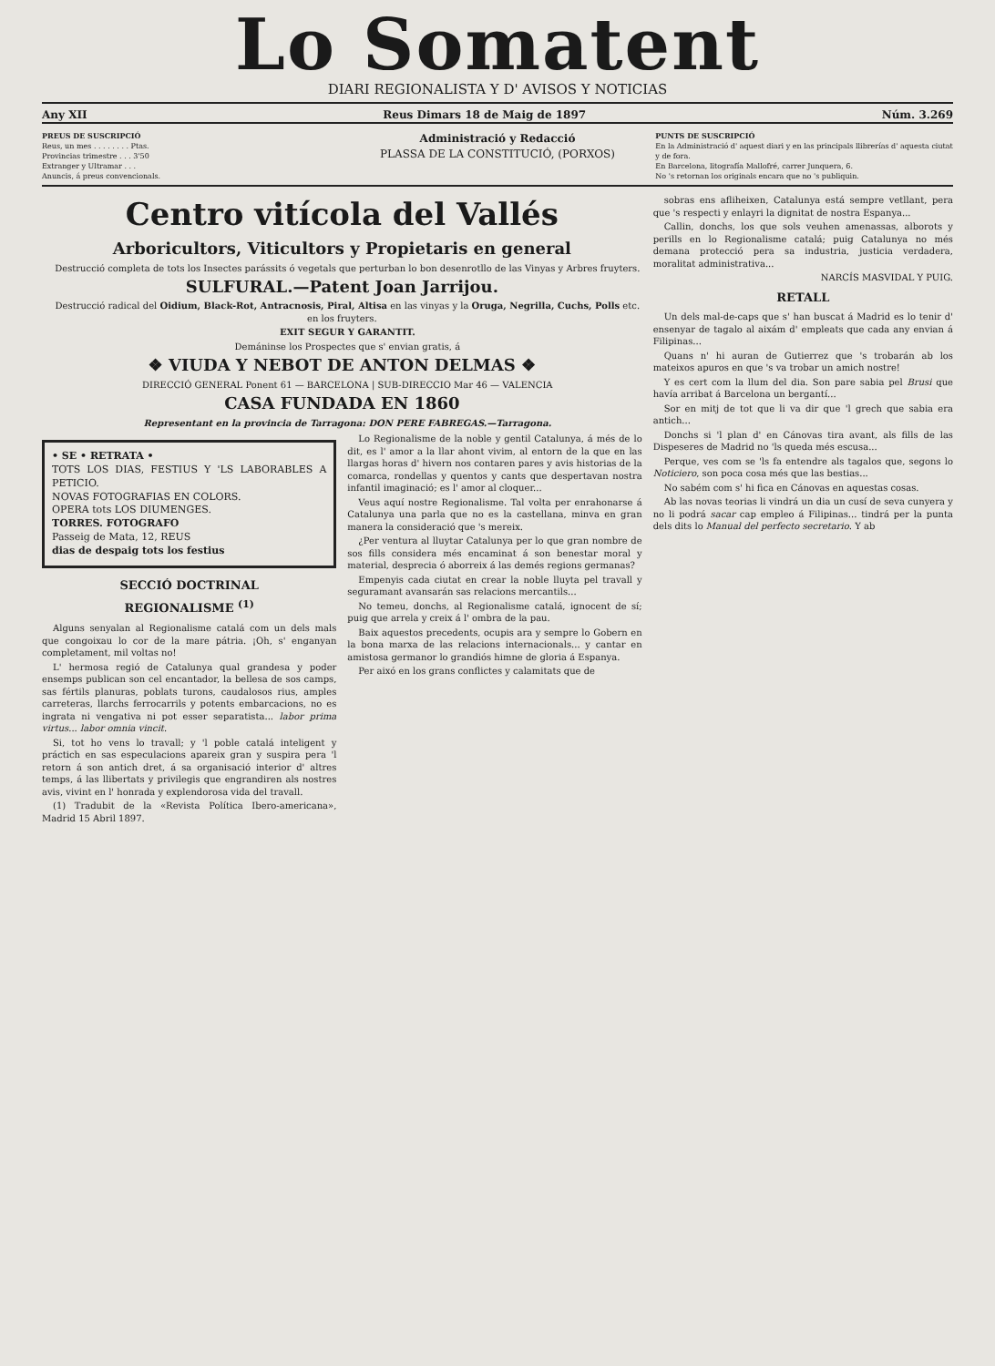Lo Somatent
DIARI REGIONALISTA Y D' AVISOS Y NOTICIAS
Any XII Reus Dimars 18 de Maig de 1897 Núm. 3.269
PREUS DE SUSCRIPCIÓ
Reus, un mes . . . . . . . . Ptas.
Provincias trimestre . . . 3'50
Extranger y Ultramar . . .
Anuncis, á preus convencionals.
Administració y Redacció
PLASSA DE LA CONSTITUCIÓ, (PORXOS)
PUNTS DE SUSCRIPCIÓ
En la Administració d' aquest diari y en las principals llibrerías d' aquesta ciutat y de fora.
En Barcelona, litografía Mallofré, carrer Junquera, 6.
No 's retornan los originals encara que no 's publiquin.
Centro vitícola del Vallés
Arboricultors, Viticultors y Propietaris en general
Destrucció completa de tots los Insectes parássits ó vegetals que perturban lo bon desenrotllo de las Vinyas y Arbres fruyters.
SULFURAL.—Patent Joan Jarrijou.
Destrucció radical del Oidium, Black-Rot, Antracnosis, Piral, Altisa en las vinyas y la Oruga, Negrilla, Cuchs, Polls etc. en los fruyters.
EXIT SEGUR Y GARANTIT.
Demáninse los Prospectes que s' envian gratis, á
❖ VIUDA Y NEBOT DE ANTON DELMAS ❖
DIRECCIÓ GENERAL Ponent 61 — BARCELONA | SUB-DIRECCIO Mar 46 — VALENCIA
CASA FUNDADA EN 1860
Representant en la provincia de Tarragona: DON PERE FABREGAS.—Tarragona.
• SE • RETRATA •
TOTS LOS DIAS, FESTIUS Y 'LS LABORABLES A PETICIO.
NOVAS FOTOGRAFIAS EN COLORS.
OPERA tots LOS DIUMENGES.
TORRES. FOTOGRAFO
Passeig de Mata, 12, REUS
dias de despaig tots los festius
SECCIÓ DOCTRINAL
REGIONALISME <sup>(1)</sup>
Alguns senyalan al Regionalisme catalá com un dels mals que congoixau lo cor de la mare pátria. ¡Oh, s' enganyan completament, mil voltas no!
L' hermosa regió de Catalunya qual grandesa y poder ensemps publican son cel encantador, la bellesa de sos camps, sas fértils planuras, poblats turons, caudalosos rius, amples carreteras, llarchs ferrocarrils y potents embarcacions, no es ingrata ni vengativa ni pot esser separatista... labor prima virtus... labor omnia vincit.
Si, tot ho vens lo travall; y 'l poble catalá inteligent y práctich en sas especulacions apareix gran y suspira pera 'l retorn á son antich dret, á sa organisació interior d' altres temps, á las llibertats y privilegis que engrandiren als nostres avis, vivint en l' honrada y explendorosa vida del travall.
(1) Tradubit de la «Revista Política Ibero-americana», Madrid 15 Abril 1897.
Lo Regionalisme de la noble y gentil Catalunya, á més de lo dit, es l' amor a la llar ahont vivim, al entorn de la que en las llargas horas d' hivern nos contaren pares y avis historias de la comarca, rondellas y quentos y cants que despertavan nostra infantil imaginació; es l' amor al cloquer...
Veus aquí nostre Regionalisme. Tal volta per enrahonarse á Catalunya una parla que no es la castellana, minva en gran manera la consideració que 's mereix.
¿Per ventura al lluytar Catalunya per lo que gran nombre de sos fills considera més encaminat á son benestar moral y material, desprecia ó aborreix á las demés regions germanas?
Empenyis cada ciutat en crear la noble lluyta pel travall y seguramant avansarán sas relacions mercantils...
No temeu, donchs, al Regionalisme catalá, ignocent de sí; puig que arrela y creix á l' ombra de la pau.
Baix aquestos precedents, ocupis ara y sempre lo Gobern en la bona marxa de las relacions internacionals... y cantar en amistosa germanor lo grandiós himne de gloria á Espanya.
Per aixó en los grans conflictes y calamitats que de
sobras ens afliheixen, Catalunya está sempre vetllant, pera que 's respecti y enlayri la dignitat de nostra Espanya...
Callin, donchs, los que sols veuhen amenassas, alborots y perills en lo Regionalisme catalá; puig Catalunya no més demana protecció pera sa industria, justicia verdadera, moralitat administrativa...
NARCÍS MASVIDAL Y PUIG.
RETALL
Un dels mal-de-caps que s' han buscat á Madrid es lo tenir d' ensenyar de tagalo al aixám d' empleats que cada any envian á Filipinas...
Quans n' hi auran de Gutierrez que 's trobarán ab los mateixos apuros en que 's va trobar un amich nostre!
Y es cert com la llum del dia. Son pare sabia pel Brusi que havía arribat á Barcelona un bergantí...
Sor en mitj de tot que li va dir que 'l grech que sabia era antich...
Donchs si 'l plan d' en Cánovas tira avant, als fills de las Dispeseres de Madrid no 'ls queda més escusa...
Perque, ves com se 'ls fa entendre als tagalos que, segons lo Noticiero, son poca cosa més que las bestias...
No sabém com s' hi fica en Cánovas en aquestas cosas.
Ab las novas teorias li vindrá un dia un cusí de seva cunyera y no li podrá sacar cap empleo á Filipinas... tindrá per la punta dels dits lo Manual del perfecto secretario. Y ab